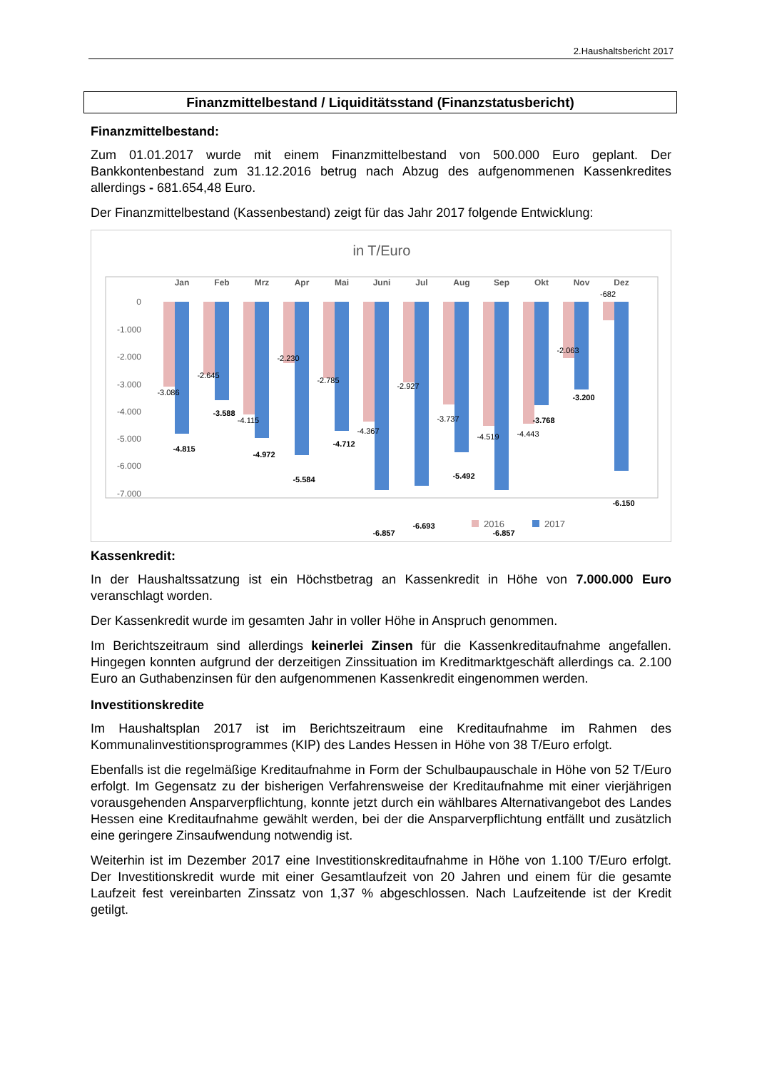2.Haushaltsbericht 2017
Finanzmittelbestand / Liquiditätsstand (Finanzstatusbericht)
Finanzmittelbestand:
Zum 01.01.2017 wurde mit einem Finanzmittelbestand von 500.000 Euro geplant. Der Bankkontenbestand zum 31.12.2016 betrug nach Abzug des aufgenommenen Kassenkredites allerdings - 681.654,48 Euro.
Der Finanzmittelbestand (Kassenbestand) zeigt für das Jahr 2017 folgende Entwicklung:
in T/Euro
0
-1.000
-2.000
-3.000
-4.000
-5.000
-6.000
-7.000
Jan
Feb
Mrz
Apr
Mai
Juni
Jul
Aug
Sep
Okt
Nov
Dez
-3.086
-4.815
-2.645
-3.588
-4.115
-4.972
-2.230
-5.584
-2.785
-4.712
-4.367
-6.857
-2.927
-6.693
-3.737
-5.492
-4.519
-6.857
-4.443
-3.768
-2.063
-3.200
-682
-6.150
2016
2017
Kassenkredit:
In der Haushaltssatzung ist ein Höchstbetrag an Kassenkredit in Höhe von 7.000.000 Euro veranschlagt worden.
Der Kassenkredit wurde im gesamten Jahr in voller Höhe in Anspruch genommen.
Im Berichtszeitraum sind allerdings keinerlei Zinsen für die Kassenkreditaufnahme angefallen. Hingegen konnten aufgrund der derzeitigen Zinssituation im Kreditmarktgeschäft allerdings ca. 2.100 Euro an Guthabenzinsen für den aufgenommenen Kassenkredit eingenommen werden.
Investitionskredite
Im Haushaltsplan 2017 ist im Berichtszeitraum eine Kreditaufnahme im Rahmen des Kommunalinvestitionsprogrammes (KIP) des Landes Hessen in Höhe von 38 T/Euro erfolgt.
Ebenfalls ist die regelmäßige Kreditaufnahme in Form der Schulbaupauschale in Höhe von 52 T/Euro erfolgt. Im Gegensatz zu der bisherigen Verfahrensweise der Kreditaufnahme mit einer vierjährigen vorausgehenden Ansparverpflichtung, konnte jetzt durch ein wählbares Alternativangebot des Landes Hessen eine Kreditaufnahme gewählt werden, bei der die Ansparverpflichtung entfällt und zusätzlich eine geringere Zinsaufwendung notwendig ist.
Weiterhin ist im Dezember 2017 eine Investitionskreditaufnahme in Höhe von 1.100 T/Euro erfolgt. Der Investitionskredit wurde mit einer Gesamtlaufzeit von 20 Jahren und einem für die gesamte Laufzeit fest vereinbarten Zinssatz von 1,37 % abgeschlossen. Nach Laufzeitende ist der Kredit getilgt.